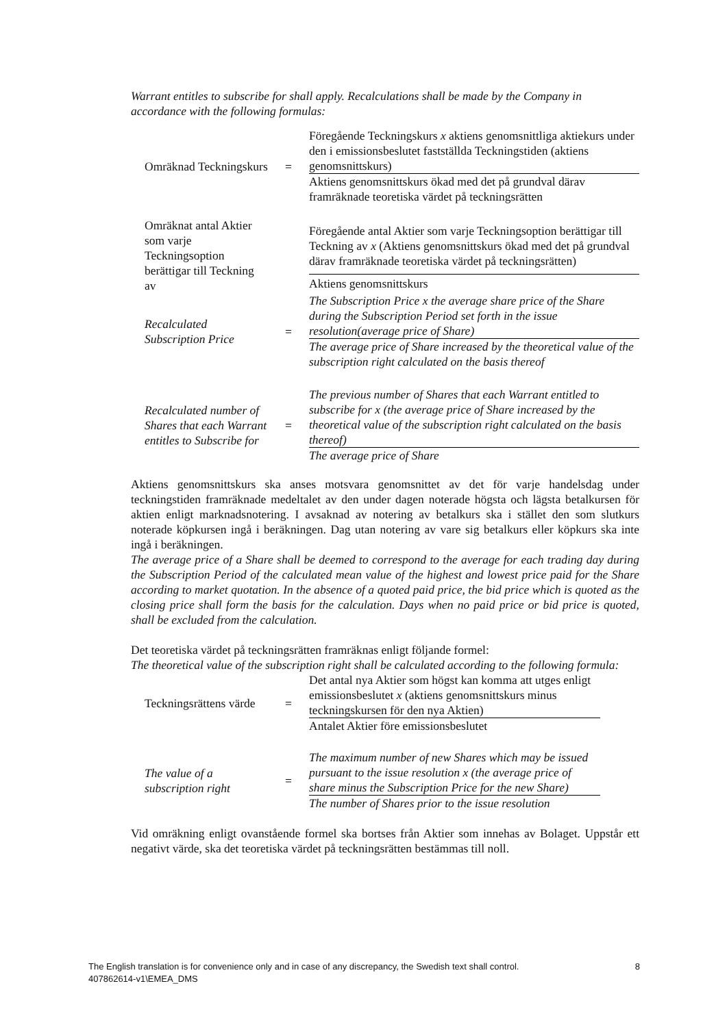Warrant entitles to subscribe for shall apply. Recalculations shall be made by the Company in accordance with the following formulas:
| Omräknad Teckningskurs | = | Föregående Teckningskurs x aktiens genomsnittliga aktiekurs under den i emissionsbeslutet fastställda Teckningstiden (aktiens genomsnittskurs) |
| | | Aktiens genomsnittskurs ökad med det på grundval därav framräknade teoretiska värdet på teckningsrätten |
| Omräknat antal Aktier som varje Teckningsoption berättigar till Teckning av | | Föregående antal Aktier som varje Teckningsoption berättigar till Teckning av x (Aktiens genomsnittskurs ökad med det på grundval därav framräknade teoretiska värdet på teckningsrätten) |
| | | Aktiens genomsnittskurs |
| Recalculated Subscription Price | = | The Subscription Price x the average share price of the Share during the Subscription Period set forth in the issue resolution(average price of Share) |
| | | The average price of Share increased by the theoretical value of the subscription right calculated on the basis thereof |
| Recalculated number of Shares that each Warrant entitles to Subscribe for | = | The previous number of Shares that each Warrant entitled to subscribe for x (the average price of Share increased by the theoretical value of the subscription right calculated on the basis thereof) |
| | | The average price of Share |
Aktiens genomsnittskurs ska anses motsvara genomsnittet av det för varje handelsdag under teckningstiden framräknade medeltalet av den under dagen noterade högsta och lägsta betalkursen för aktien enligt marknadsnotering. I avsaknad av notering av betalkurs ska i stället den som slutkurs noterade köpkursen ingå i beräkningen. Dag utan notering av vare sig betalkurs eller köpkurs ska inte ingå i beräkningen.
The average price of a Share shall be deemed to correspond to the average for each trading day during the Subscription Period of the calculated mean value of the highest and lowest price paid for the Share according to market quotation. In the absence of a quoted paid price, the bid price which is quoted as the closing price shall form the basis for the calculation. Days when no paid price or bid price is quoted, shall be excluded from the calculation.
Det teoretiska värdet på teckningsrätten framräknas enligt följande formel:
The theoretical value of the subscription right shall be calculated according to the following formula:
| Teckningsrättens värde | = | Det antal nya Aktier som högst kan komma att utges enligt emissionsbeslutet x (aktiens genomsnittskurs minus teckningskursen för den nya Aktien) |
| | | Antalet Aktier före emissionsbeslutet |
| The value of a subscription right | = | The maximum number of new Shares which may be issued pursuant to the issue resolution x (the average price of share minus the Subscription Price for the new Share) |
| | | The number of Shares prior to the issue resolution |
Vid omräkning enligt ovanstående formel ska bortses från Aktier som innehas av Bolaget. Uppstår ett negativt värde, ska det teoretiska värdet på teckningsrätten bestämmas till noll.
The English translation is for convenience only and in case of any discrepancy, the Swedish text shall control. 8
407862614-v1\EMEA_DMS